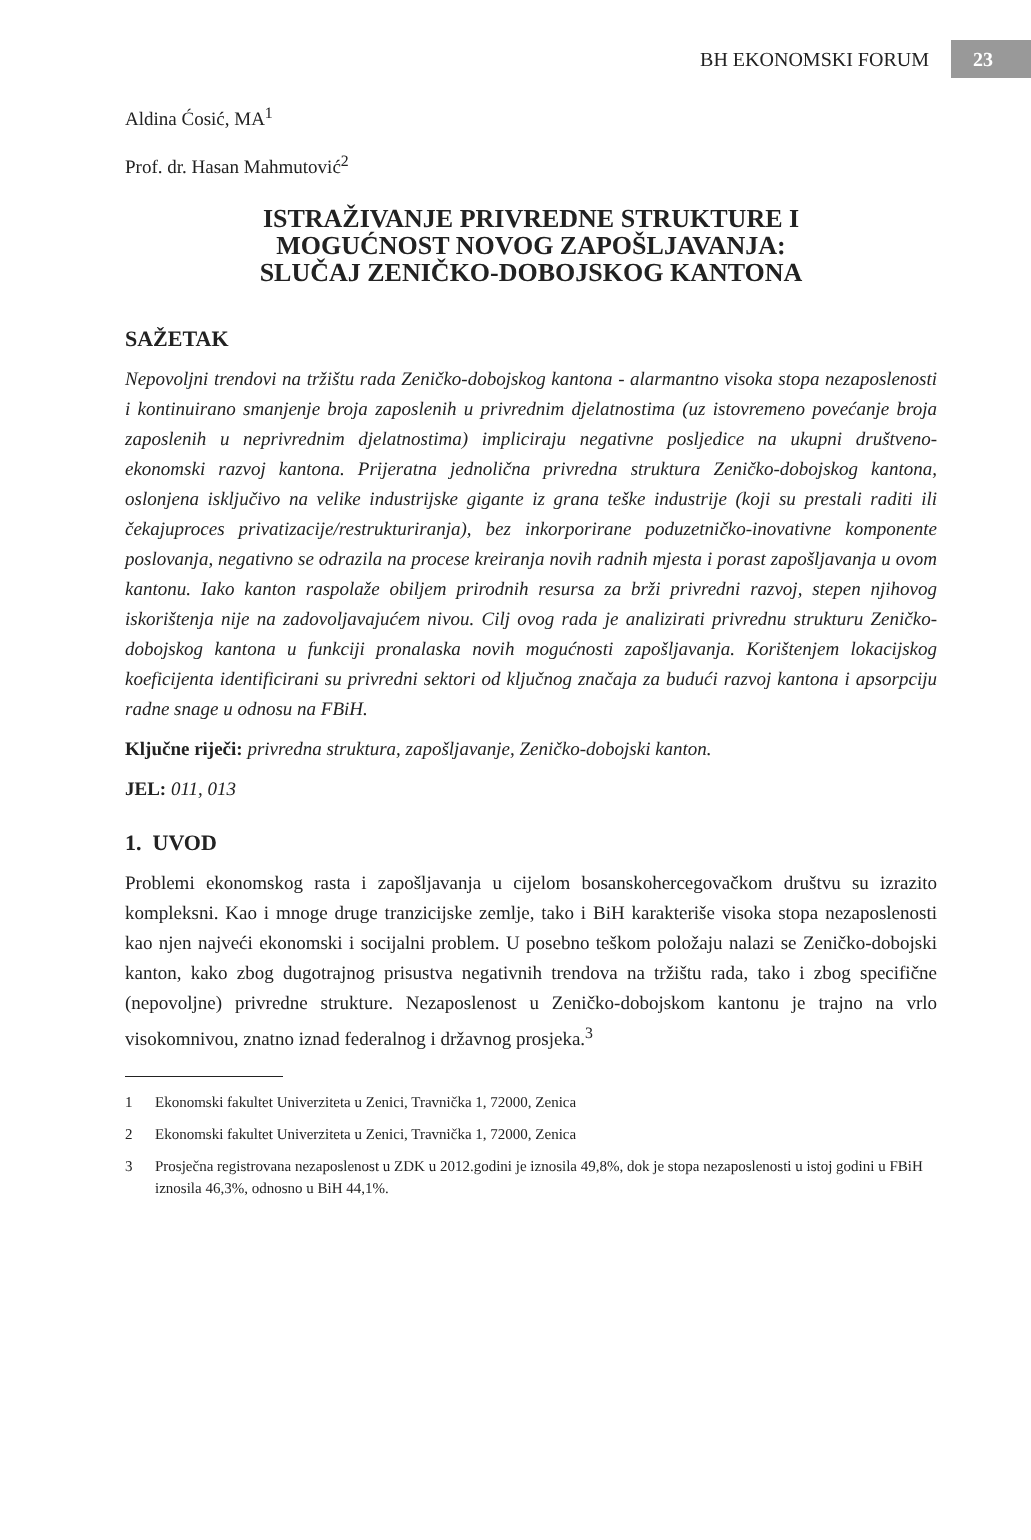BH EKONOMSKI FORUM
23
Aldina Ćosić, MA<sup>1</sup>
Prof. dr. Hasan Mahmutović<sup>2</sup>
ISTRAŽIVANJE PRIVREDNE STRUKTURE I
MOGUĆNOST NOVOG ZAPOŠLJAVANJA:
SLUČAJ ZENIČKO-DOBOJSKOG KANTONA
SAŽETAK
Nepovoljni trendovi na tržištu rada Zeničko-dobojskog kantona - alarmantno visoka stopa nezaposlenosti i kontinuirano smanjenje broja zaposlenih u privrednim djelatnostima (uz istovremeno povećanje broja zaposlenih u neprivrednim djelatnostima) impliciraju negativne posljedice na ukupni društveno-ekonomski razvoj kantona. Prijeratna jednolična privredna struktura Zeničko-dobojskog kantona, oslonjena isključivo na velike industrijske gigante iz grana teške industrije (koji su prestali raditi ili čekajuproces privatizacije/restrukturiranja), bez inkorporirane poduzetničko-inovativne komponente poslovanja, negativno se odrazila na procese kreiranja novih radnih mjesta i porast zapošljavanja u ovom kantonu. Iako kanton raspolaže obiljem prirodnih resursa za brži privredni razvoj, stepen njihovog iskorištenja nije na zadovoljavajućem nivou. Cilj ovog rada je analizirati privrednu strukturu Zeničko-dobojskog kantona u funkciji pronalaska novih mogućnosti zapošljavanja. Korištenjem lokacijskog koeficijenta identificirani su privredni sektori od ključnog značaja za budući razvoj kantona i apsorpciju radne snage u odnosu na FBiH.
Ključne riječi: privredna struktura, zapošljavanje, Zeničko-dobojski kanton.
JEL: 011, 013
1. UVOD
Problemi ekonomskog rasta i zapošljavanja u cijelom bosanskohercegovačkom društvu su izrazito kompleksni. Kao i mnoge druge tranzicijske zemlje, tako i BiH karakteriše visoka stopa nezaposlenosti kao njen najveći ekonomski i socijalni problem. U posebno teškom položaju nalazi se Zeničko-dobojski kanton, kako zbog dugotrajnog prisustva negativnih trendova na tržištu rada, tako i zbog specifične (nepovoljne) privredne strukture. Nezaposlenost u Zeničko-dobojskom kantonu je trajno na vrlo visokomnivou, znatno iznad federalnog i državnog prosjeka.<sup>3</sup>
1 Ekonomski fakultet Univerziteta u Zenici, Travnička 1, 72000, Zenica
2 Ekonomski fakultet Univerziteta u Zenici, Travnička 1, 72000, Zenica
3 Prosječna registrovana nezaposlenost u ZDK u 2012.godini je iznosila 49,8%, dok je stopa nezaposlenosti u istoj godini u FBiH iznosila 46,3%, odnosno u BiH 44,1%.